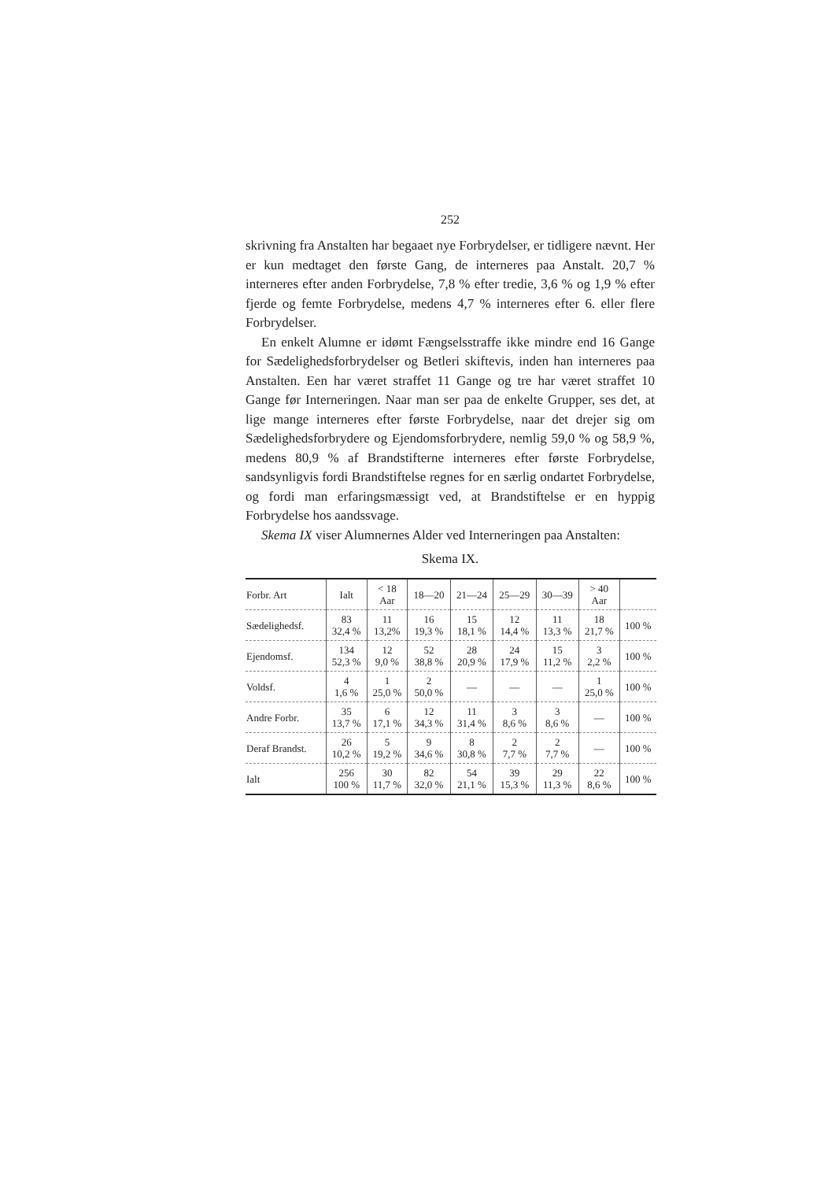252
skrivning fra Anstalten har begaaet nye Forbrydelser, er tidligere nævnt. Her er kun medtaget den første Gang, de interneres paa Anstalt. 20,7 % interneres efter anden Forbrydelse, 7,8 % efter tredie, 3,6 % og 1,9 % efter fjerde og femte Forbrydelse, medens 4,7 % interneres efter 6. eller flere Forbrydelser.
En enkelt Alumne er idømt Fængselsstraffe ikke mindre end 16 Gange for Sædelighedsforbrydelser og Betleri skiftevis, inden han interneres paa Anstalten. Een har været straffet 11 Gange og tre har været straffet 10 Gange før Interneringen. Naar man ser paa de enkelte Grupper, ses det, at lige mange interneres efter første Forbrydelse, naar det drejer sig om Sædelighedsforbrydere og Ejendomsforbrydere, nemlig 59,0 % og 58,9 %, medens 80,9 % af Brandstifterne interneres efter første Forbrydelse, sandsynligvis fordi Brandstiftelse regnes for en særlig ondartet Forbrydelse, og fordi man erfaringsmæssigt ved, at Brandstiftelse er en hyppig Forbrydelse hos aandssvage.
Skema IX viser Alumnernes Alder ved Interneringen paa Anstalten:
Skema IX.
| Forbr. Art | Ialt | < 18 Aar | 18—20 | 21—24 | 25—29 | 30—39 | > 40 Aar | |
| --- | --- | --- | --- | --- | --- | --- | --- | --- |
| Sædelighedsf. | 83 32,4 % | 11 13,2% | 16 19,3 % | 15 18,1 % | 12 14,4 % | 11 13,3 % | 18 21,7 % | 100 % |
| Ejendomsf. | 134 52,3 % | 12 9,0 % | 52 38,8 % | 28 20,9 % | 24 17,9 % | 15 11,2 % | 3 2,2 % | 100 % |
| Voldsf. | 4 1,6 % | 1 25,0 % | 2 50,0 % | — | — | — | 1 25,0 % | 100 % |
| Andre Forbr. | 35 13,7 % | 6 17,1 % | 12 34,3 % | 11 31,4 % | 3 8,6 % | 3 8,6 % | — | 100 % |
| Deraf Brandst. | 26 10,2 % | 5 19,2 % | 9 34,6 % | 8 30,8 % | 2 7,7 % | 2 7,7 % | — | 100 % |
| Ialt | 256 100 % | 30 11,7 % | 82 32,0 % | 54 21,1 % | 39 15,3 % | 29 11,3 % | 22 8,6 % | 100 % |